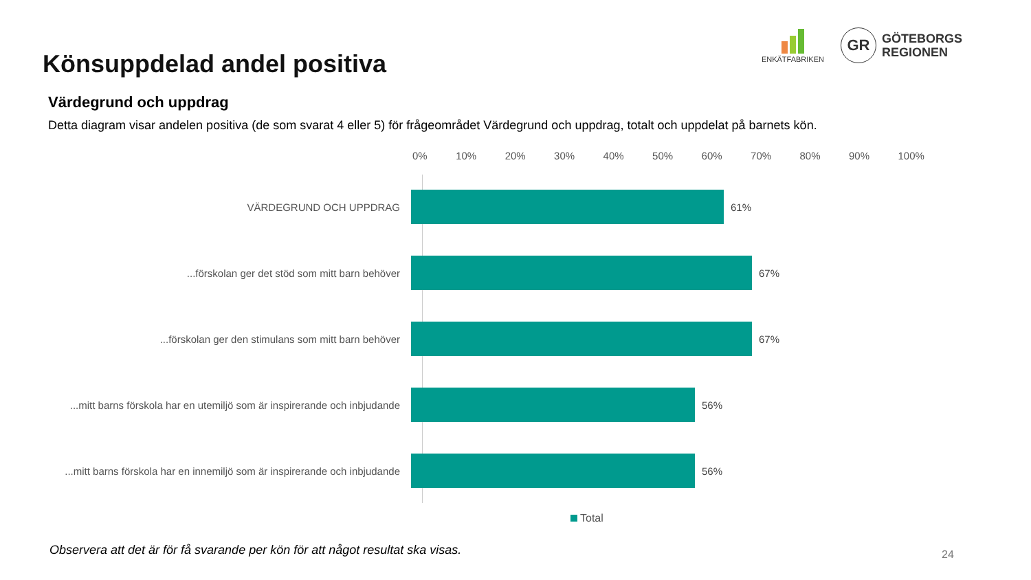Könsuppdelad andel positiva
ENKÄTFABRIKEN
GR
GÖTEBORGS
REGIONEN
Värdegrund och uppdrag
Detta diagram visar andelen positiva (de som svarat 4 eller 5) för frågeområdet Värdegrund och uppdrag, totalt och uppdelat på barnets kön.
0% 10% 20% 30% 40% 50% 60% 70% 80% 90% 100%
VÄRDEGRUND OCH UPPDRAG 61%
...förskolan ger det stöd som mitt barn behöver 67%
...förskolan ger den stimulans som mitt barn behöver 67%
...mitt barns förskola har en utemiljö som är inspirerande och inbjudande
56%
...mitt barns förskola har en innemiljö som är inspirerande och inbjudande
56%
Total
Observera att det är för få svarande per kön för att något resultat ska visas.
24